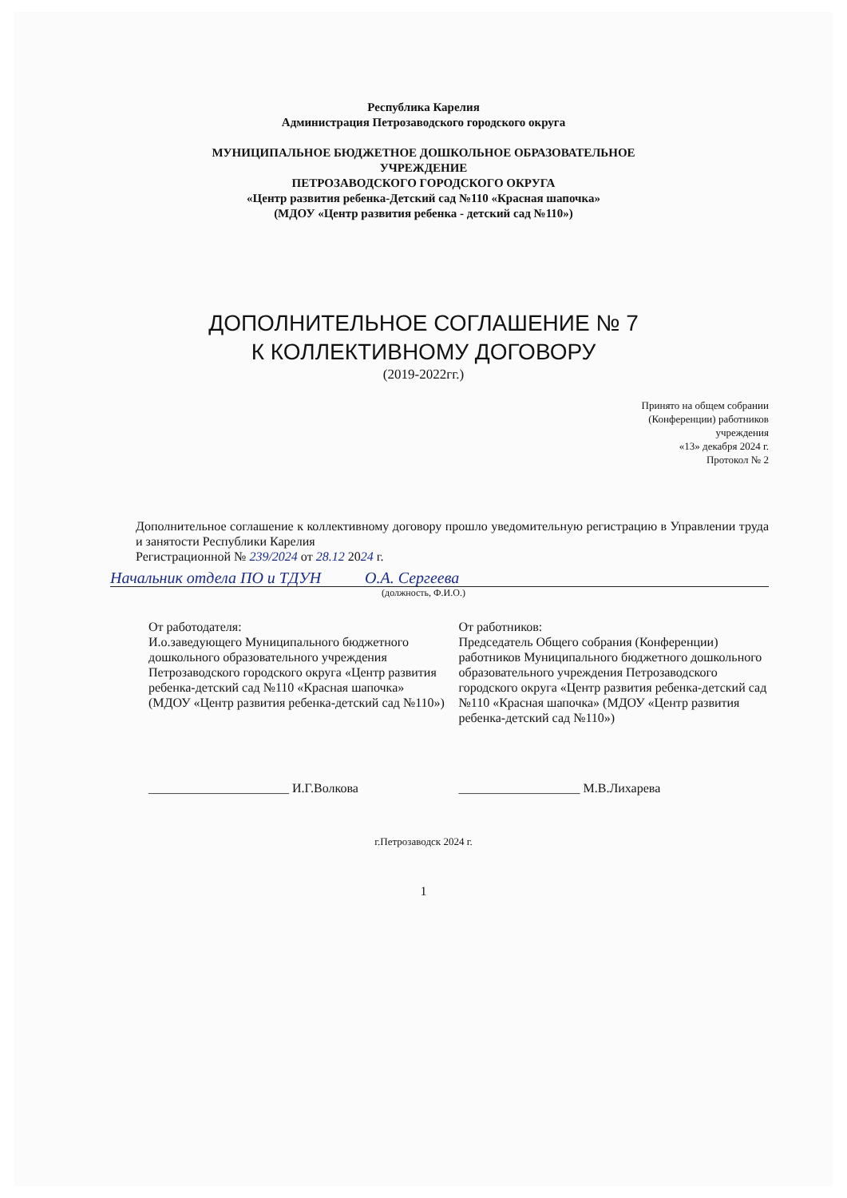Республика Карелия
Администрация Петрозаводского городского округа
МУНИЦИПАЛЬНОЕ БЮДЖЕТНОЕ ДОШКОЛЬНОЕ ОБРАЗОВАТЕЛЬНОЕ
УЧРЕЖДЕНИЕ
ПЕТРОЗАВОДСКОГО ГОРОДСКОГО ОКРУГА
«Центр развития ребенка-Детский сад №110 «Красная шапочка»
(МДОУ «Центр развития ребенка - детский сад №110»)
ДОПОЛНИТЕЛЬНОЕ СОГЛАШЕНИЕ № 7
К КОЛЛЕКТИВНОМУ ДОГОВОРУ
(2019-2022гг.)
Принято на общем собрании
(Конференции) работников
учреждения
«13» декабря 2024 г.
Протокол № 2
Дополнительное соглашение к коллективному договору прошло уведомительную регистрацию в Управлении труда и занятости Республики Карелия
Регистрационной № 239/2024 от 28.12 2024 г.
Начальник отдела ПО и ТДУН О.А. Сергеева
(должность, Ф.И.О.)
От работодателя:
И.о.заведующего Муниципального бюджетного дошкольного образовательного учреждения Петрозаводского городского округа «Центр развития ребенка-детский сад №110 «Красная шапочка»
(МДОУ «Центр развития ребенка-детский сад №110»)
От работников:
Председатель Общего собрания (Конференции) работников Муниципального бюджетного дошкольного образовательного учреждения Петрозаводского городского округа «Центр развития ребенка-детский сад №110 «Красная шапочка» (МДОУ «Центр развития ребенка-детский сад №110»)
______________________ И.Г.Волкова
___________________ М.В.Лихарева
г.Петрозаводск 2024 г.
1